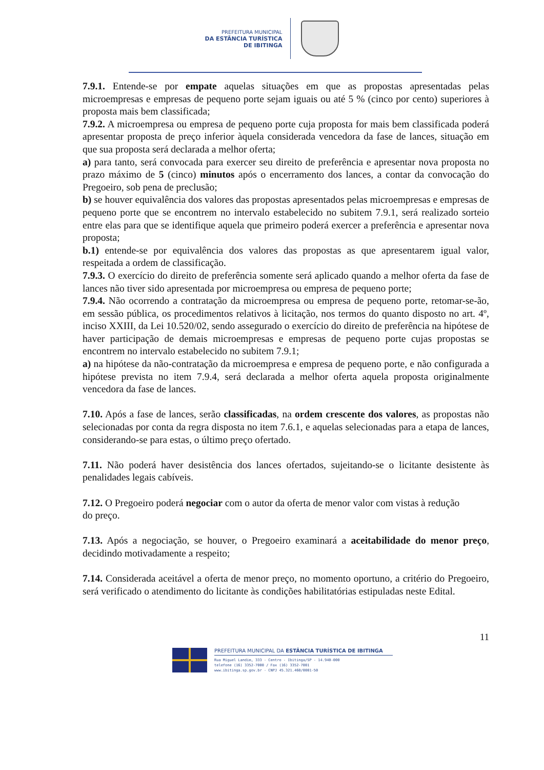PREFEITURA MUNICIPAL
DA ESTÂNCIA TURÍSTICA
DE IBITINGA
7.9.1. Entende-se por empate aquelas situações em que as propostas apresentadas pelas microempresas e empresas de pequeno porte sejam iguais ou até 5 % (cinco por cento) superiores à proposta mais bem classificada;
7.9.2. A microempresa ou empresa de pequeno porte cuja proposta for mais bem classificada poderá apresentar proposta de preço inferior àquela considerada vencedora da fase de lances, situação em que sua proposta será declarada a melhor oferta;
a) para tanto, será convocada para exercer seu direito de preferência e apresentar nova proposta no prazo máximo de 5 (cinco) minutos após o encerramento dos lances, a contar da convocação do Pregoeiro, sob pena de preclusão;
b) se houver equivalência dos valores das propostas apresentados pelas microempresas e empresas de pequeno porte que se encontrem no intervalo estabelecido no subitem 7.9.1, será realizado sorteio entre elas para que se identifique aquela que primeiro poderá exercer a preferência e apresentar nova proposta;
b.1) entende-se por equivalência dos valores das propostas as que apresentarem igual valor, respeitada a ordem de classificação.
7.9.3. O exercício do direito de preferência somente será aplicado quando a melhor oferta da fase de lances não tiver sido apresentada por microempresa ou empresa de pequeno porte;
7.9.4. Não ocorrendo a contratação da microempresa ou empresa de pequeno porte, retomar-se-ão, em sessão pública, os procedimentos relativos à licitação, nos termos do quanto disposto no art. 4º, inciso XXIII, da Lei 10.520/02, sendo assegurado o exercício do direito de preferência na hipótese de haver participação de demais microempresas e empresas de pequeno porte cujas propostas se encontrem no intervalo estabelecido no subitem 7.9.1;
a) na hipótese da não-contratação da microempresa e empresa de pequeno porte, e não configurada a hipótese prevista no item 7.9.4, será declarada a melhor oferta aquela proposta originalmente vencedora da fase de lances.
7.10. Após a fase de lances, serão classificadas, na ordem crescente dos valores, as propostas não selecionadas por conta da regra disposta no item 7.6.1, e aquelas selecionadas para a etapa de lances, considerando-se para estas, o último preço ofertado.
7.11. Não poderá haver desistência dos lances ofertados, sujeitando-se o licitante desistente às penalidades legais cabíveis.
7.12. O Pregoeiro poderá negociar com o autor da oferta de menor valor com vistas à redução
do preço.
7.13. Após a negociação, se houver, o Pregoeiro examinará a aceitabilidade do menor preço, decidindo motivadamente a respeito;
7.14. Considerada aceitável a oferta de menor preço, no momento oportuno, a critério do Pregoeiro, será verificado o atendimento do licitante às condições habilitatórias estipuladas neste Edital.
11
PREFEITURA MUNICIPAL DA ESTÂNCIA TURÍSTICA DE IBITINGA
Rua Miguel Landim, 333 - Centro - Ibitinga/SP - 14.940-000
telefone (16) 3352-7000 / Fax (16) 3352-7001
www.ibitinga.sp.gov.br - CNPJ 45.321.460/0001-50